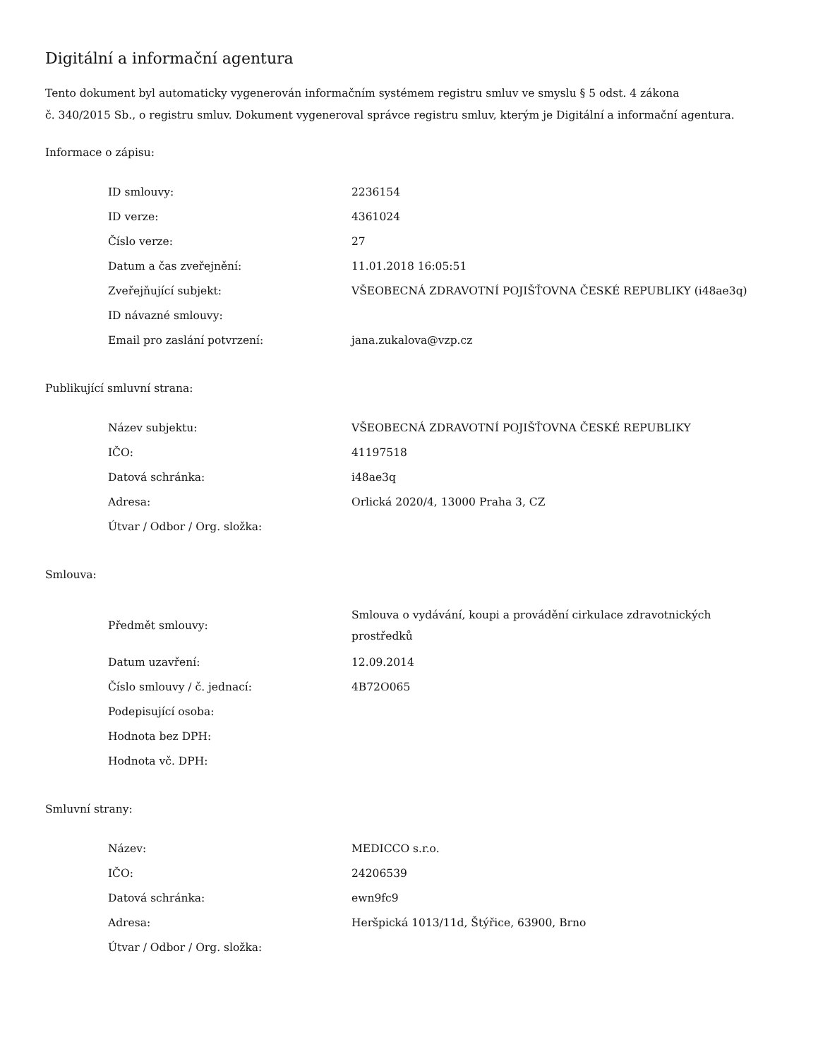Digitální a informační agentura
Tento dokument byl automaticky vygenerován informačním systémem registru smluv ve smyslu § 5 odst. 4 zákona
č. 340/2015 Sb., o registru smluv. Dokument vygeneroval správce registru smluv, kterým je Digitální a informační agentura.
Informace o zápisu:
| ID smlouvy: | 2236154 |
| ID verze: | 4361024 |
| Číslo verze: | 27 |
| Datum a čas zveřejnění: | 11.01.2018 16:05:51 |
| Zveřejňující subjekt: | VŠEOBECNÁ ZDRAVOTNÍ POJIŠŤOVNA ČESKÉ REPUBLIKY (i48ae3q) |
| ID návazné smlouvy: | |
| Email pro zaslání potvrzení: | jana.zukalova@vzp.cz |
Publikující smluvní strana:
| Název subjektu: | VŠEOBECNÁ ZDRAVOTNÍ POJIŠŤOVNA ČESKÉ REPUBLIKY |
| IČO: | 41197518 |
| Datová schránka: | i48ae3q |
| Adresa: | Orlická 2020/4, 13000 Praha 3, CZ |
| Útvar / Odbor / Org. složka: | |
Smlouva:
| Předmět smlouvy: | Smlouva o vydávání, koupi a provádění cirkulace zdravotnických prostředků |
| Datum uzavření: | 12.09.2014 |
| Číslo smlouvy / č. jednací: | 4B72O065 |
| Podepisující osoba: | |
| Hodnota bez DPH: | |
| Hodnota vč. DPH: | |
Smluvní strany:
| Název: | MEDICCO s.r.o. |
| IČO: | 24206539 |
| Datová schránka: | ewn9fc9 |
| Adresa: | Heršpická 1013/11d, Štýřice, 63900, Brno |
| Útvar / Odbor / Org. složka: | |